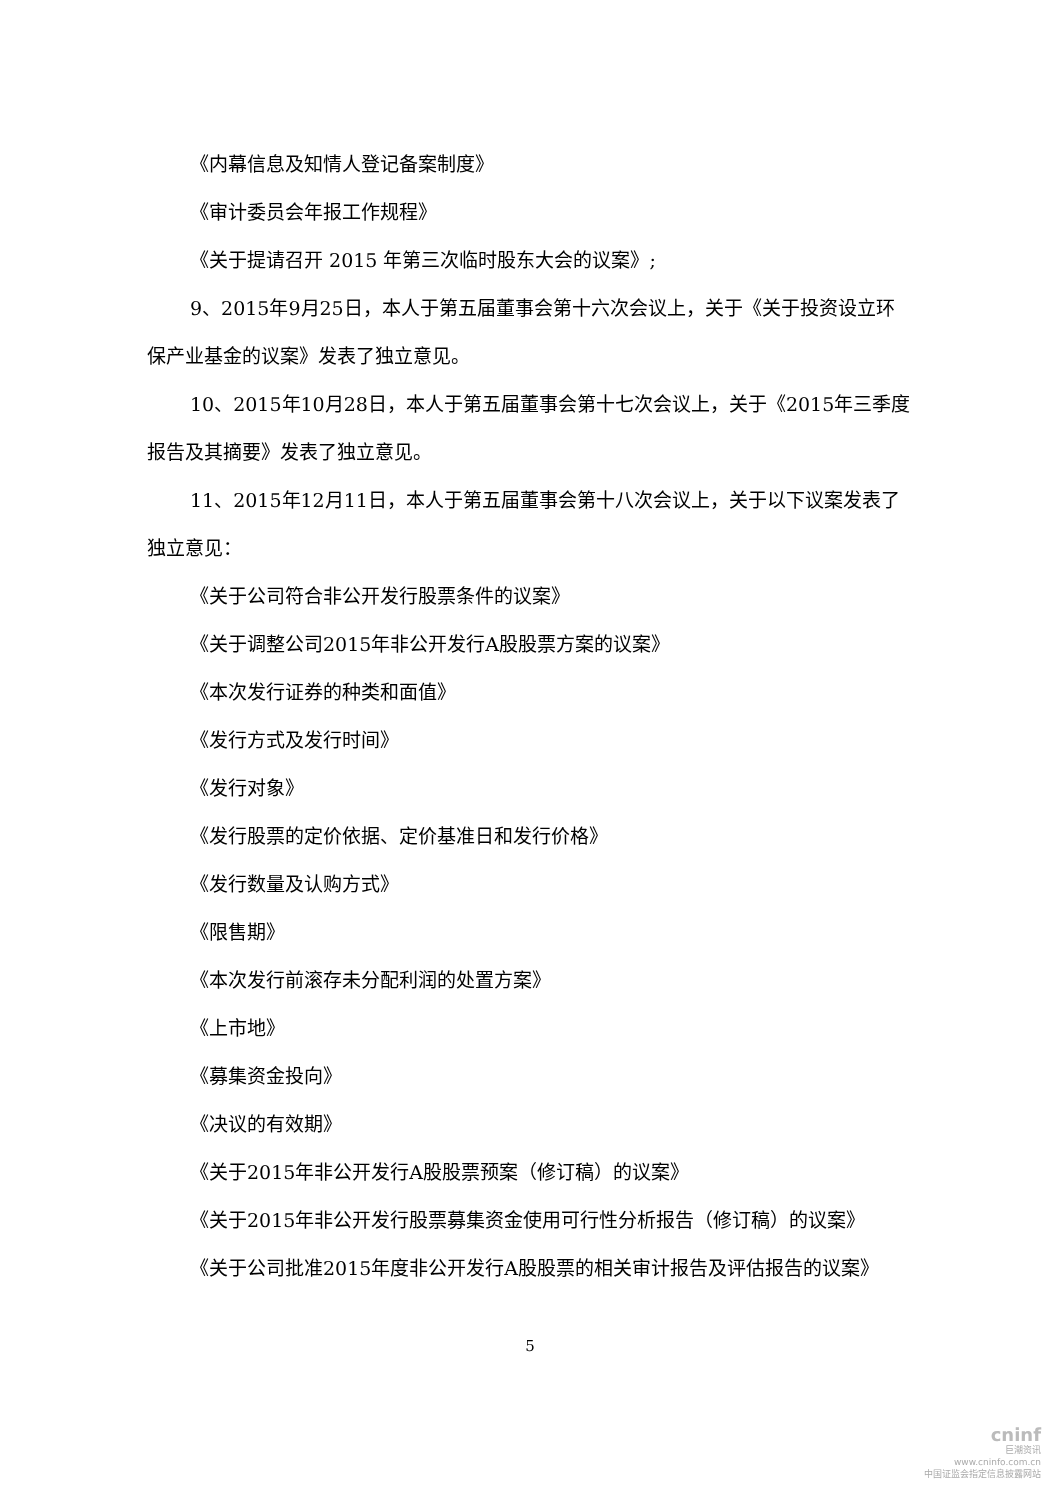《内幕信息及知情人登记备案制度》
《审计委员会年报工作规程》
《关于提请召开 2015 年第三次临时股东大会的议案》;
9、2015年9月25日，本人于第五届董事会第十六次会议上，关于《关于投资设立环保产业基金的议案》发表了独立意见。
10、2015年10月28日，本人于第五届董事会第十七次会议上，关于《2015年三季度报告及其摘要》发表了独立意见。
11、2015年12月11日，本人于第五届董事会第十八次会议上，关于以下议案发表了独立意见：
《关于公司符合非公开发行股票条件的议案》
《关于调整公司2015年非公开发行A股股票方案的议案》
《本次发行证券的种类和面值》
《发行方式及发行时间》
《发行对象》
《发行股票的定价依据、定价基准日和发行价格》
《发行数量及认购方式》
《限售期》
《本次发行前滚存未分配利润的处置方案》
《上市地》
《募集资金投向》
《决议的有效期》
《关于2015年非公开发行A股股票预案（修订稿）的议案》
《关于2015年非公开发行股票募集资金使用可行性分析报告（修订稿）的议案》
《关于公司批准2015年度非公开发行A股股票的相关审计报告及评估报告的议案》
5
cninf
巨潮资讯
www.cninfo.com.cn
中国证监会指定信息披露网站